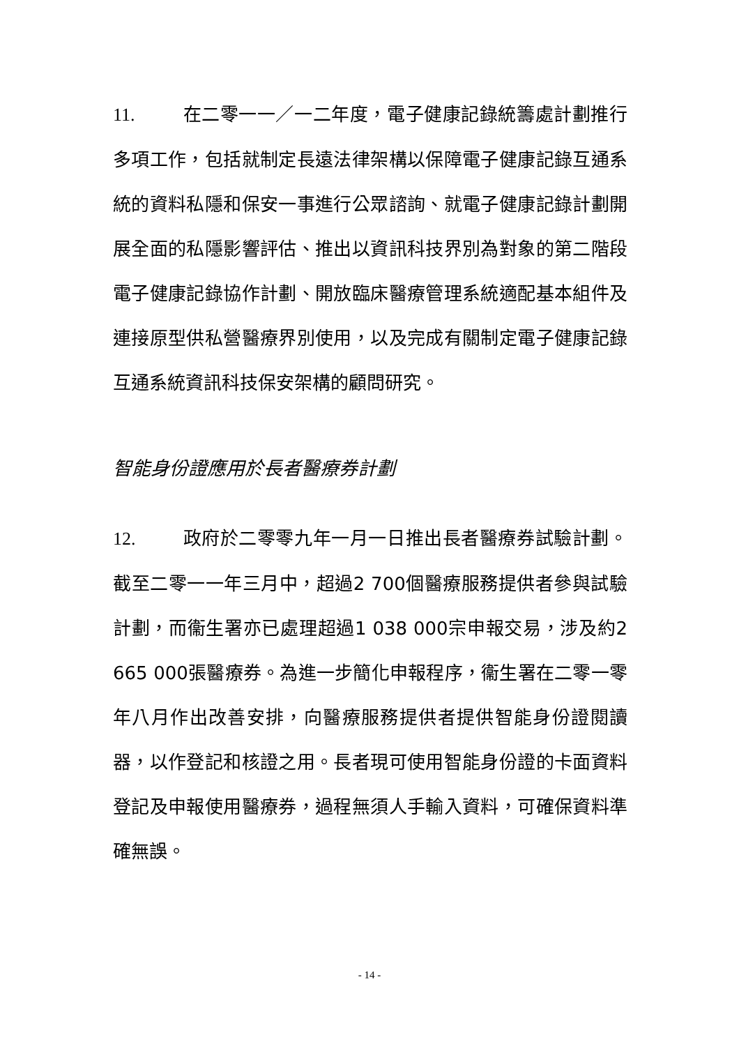11. 在二零一一／一二年度，電子健康記錄統籌處計劃推行多項工作，包括就制定長遠法律架構以保障電子健康記錄互通系統的資料私隱和保安一事進行公眾諮詢、就電子健康記錄計劃開展全面的私隱影響評估、推出以資訊科技界別為對象的第二階段電子健康記錄協作計劃、開放臨床醫療管理系統適配基本組件及連接原型供私營醫療界別使用，以及完成有關制定電子健康記錄互通系統資訊科技保安架構的顧問研究。
智能身份證應用於長者醫療券計劃
12. 政府於二零零九年一月一日推出長者醫療券試驗計劃。截至二零一一年三月中，超過2 700個醫療服務提供者參與試驗計劃，而衞生署亦已處理超過1 038 000宗申報交易，涉及約2 665 000張醫療券。為進一步簡化申報程序，衞生署在二零一零年八月作出改善安排，向醫療服務提供者提供智能身份證閱讀器，以作登記和核證之用。長者現可使用智能身份證的卡面資料登記及申報使用醫療券，過程無須人手輸入資料，可確保資料準確無誤。
- 14 -